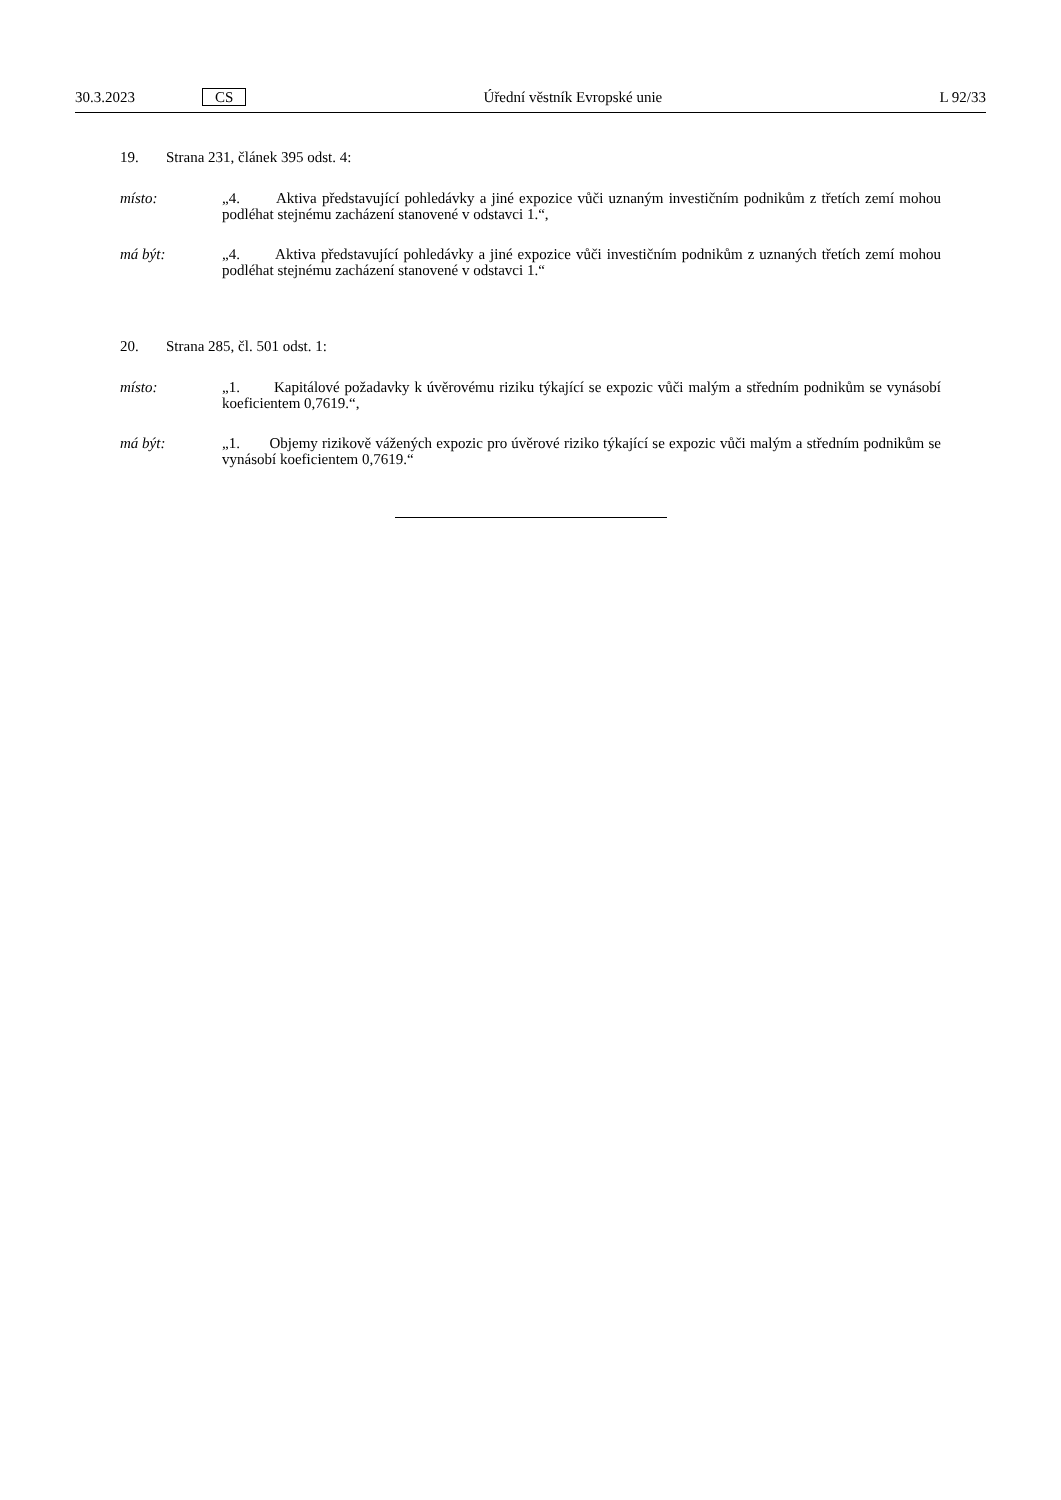30.3.2023 CS Úřední věstník Evropské unie L 92/33
19. Strana 231, článek 395 odst. 4:
místo: „4. Aktiva představující pohledávky a jiné expozice vůči uznaným investičním podnikům z třetích zemí mohou podléhat stejnému zacházení stanovené v odstavci 1.“,
má být: „4. Aktiva představující pohledávky a jiné expozice vůči investičním podnikům z uznaných třetích zemí mohou podléhat stejnému zacházení stanovené v odstavci 1.“
20. Strana 285, čl. 501 odst. 1:
místo: „1. Kapitálové požadavky k úvěrovému riziku týkající se expozic vůči malým a středním podnikům se vynásobí koeficientem 0,7619.“,
má být: „1. Objemy rizikově vážených expozic pro úvěrové riziko týkající se expozic vůči malým a středním podnikům se vynásobí koeficientem 0,7619.“